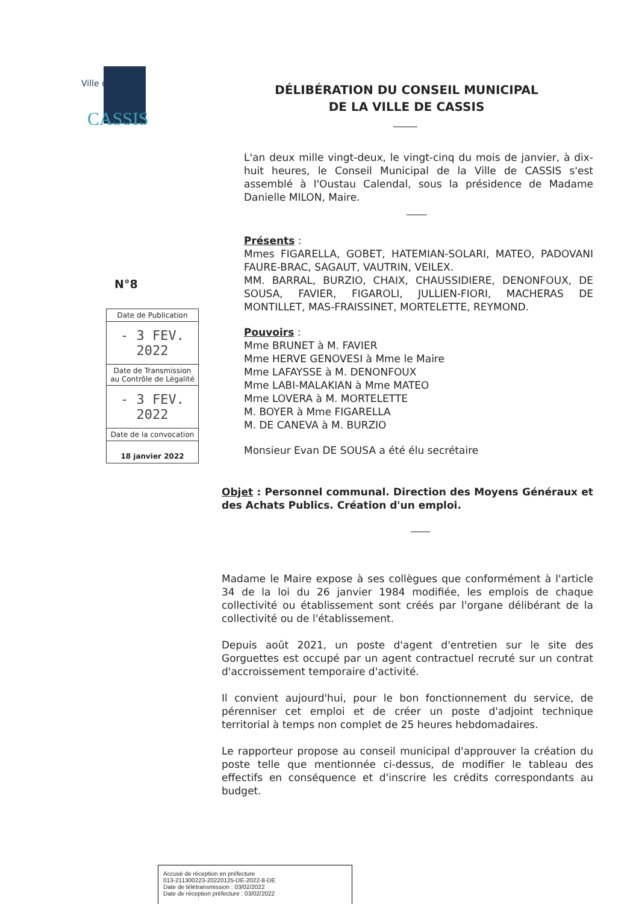Ville de
CASSIS
DÉLIBÉRATION DU CONSEIL MUNICIPAL
DE LA VILLE DE CASSIS
L'an deux mille vingt-deux, le vingt-cinq du mois de janvier, à dix-huit heures, le Conseil Municipal de la Ville de CASSIS s'est assemblé à l'Oustau Calendal, sous la présidence de Madame Danielle MILON, Maire.
Présents :
Mmes FIGARELLA, GOBET, HATEMIAN-SOLARI, MATEO, PADOVANI FAURE-BRAC, SAGAUT, VAUTRIN, VEILEX.
MM. BARRAL, BURZIO, CHAIX, CHAUSSIDIERE, DENONFOUX, DE SOUSA, FAVIER, FIGAROLI, JULLIEN-FIORI, MACHERAS DE MONTILLET, MAS-FRAISSINET, MORTELETTE, REYMOND.
Pouvoirs :
Mme BRUNET à M. FAVIER
Mme HERVE GENOVESI à Mme le Maire
Mme LAFAYSSE à M. DENONFOUX
Mme LABI-MALAKIAN à Mme MATEO
Mme LOVERA à M. MORTELETTE
M. BOYER à Mme FIGARELLA
M. DE CANEVA à M. BURZIO
Monsieur Evan DE SOUSA a été élu secrétaire
N°8
| Date de Publication |
| - 3 FEV. 2022 |
| Date de Transmission au Contrôle de Légalité |
| - 3 FEV. 2022 |
| Date de la convocation |
| 18 janvier 2022 |
Objet : Personnel communal. Direction des Moyens Généraux et des Achats Publics. Création d'un emploi.
Madame le Maire expose à ses collègues que conformément à l'article 34 de la loi du 26 janvier 1984 modifiée, les emplois de chaque collectivité ou établissement sont créés par l'organe délibérant de la collectivité ou de l'établissement.
Depuis août 2021, un poste d'agent d'entretien sur le site des Gorguettes est occupé par un agent contractuel recruté sur un contrat d'accroissement temporaire d'activité.
Il convient aujourd'hui, pour le bon fonctionnement du service, de pérenniser cet emploi et de créer un poste d'adjoint technique territorial à temps non complet de 25 heures hebdomadaires.
Le rapporteur propose au conseil municipal d'approuver la création du poste telle que mentionnée ci-dessus, de modifier le tableau des effectifs en conséquence et d'inscrire les crédits correspondants au budget.
Accusé de réception en préfecture
013-211300223-20220125-DE-2022-8-DE
Date de télétransmission : 03/02/2022
Date de réception préfecture : 03/02/2022